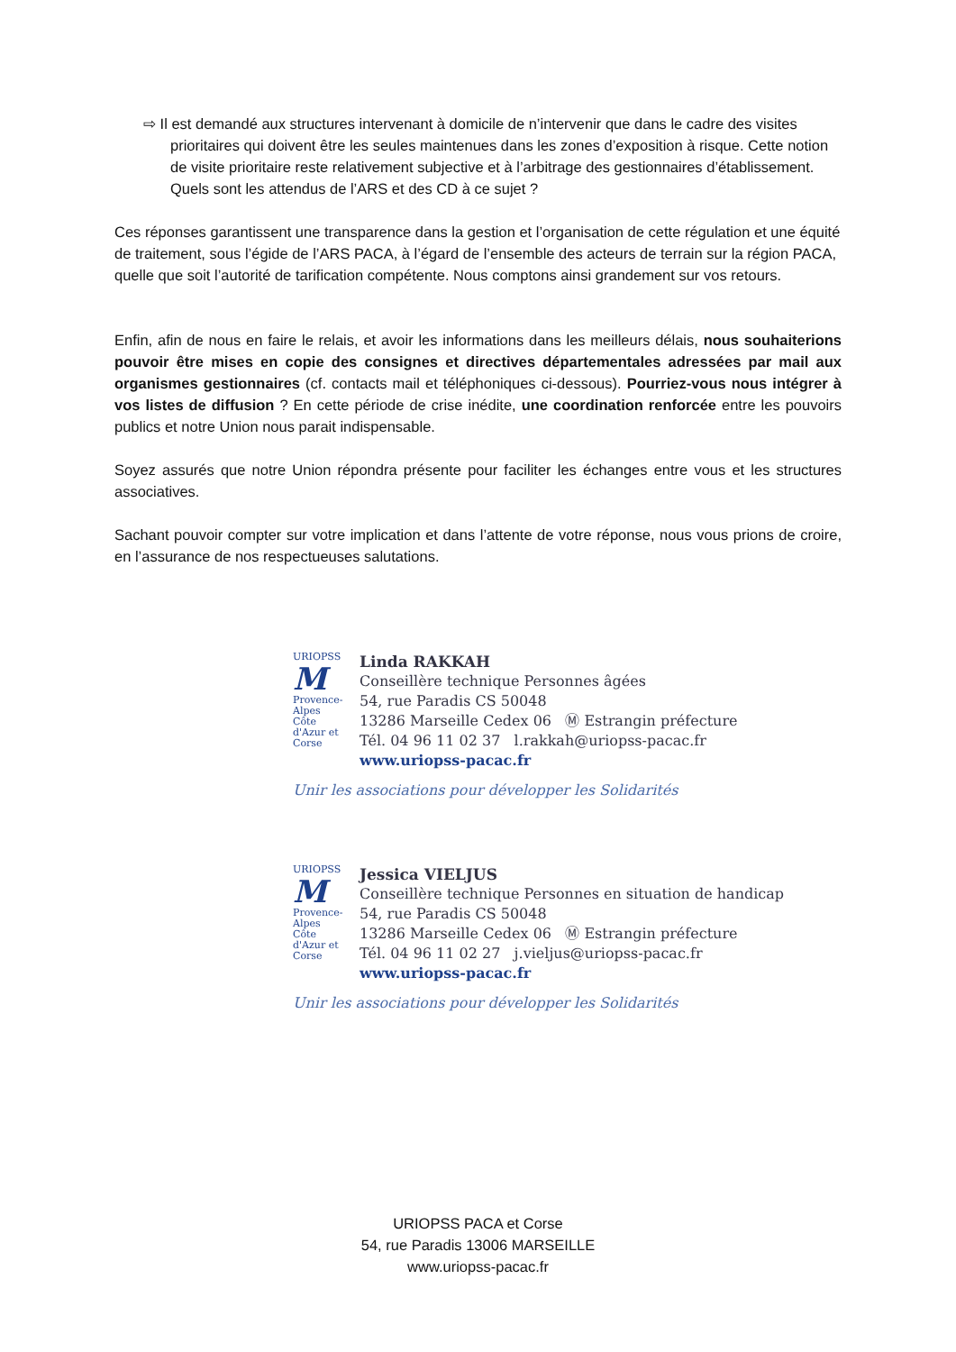⇨ Il est demandé aux structures intervenant à domicile de n’intervenir que dans le cadre des visites prioritaires qui doivent être les seules maintenues dans les zones d’exposition à risque. Cette notion de visite prioritaire reste relativement subjective et à l’arbitrage des gestionnaires d’établissement. Quels sont les attendus de l’ARS et des CD à ce sujet ?
Ces réponses garantissent une transparence dans la gestion et l’organisation de cette régulation et une équité de traitement, sous l’égide de l’ARS PACA, à l’égard de l’ensemble des acteurs de terrain sur la région PACA, quelle que soit l’autorité de tarification compétente. Nous comptons ainsi grandement sur vos retours.
Enfin, afin de nous en faire le relais, et avoir les informations dans les meilleurs délais, nous souhaiterions pouvoir être mises en copie des consignes et directives départementales adressées par mail aux organismes gestionnaires (cf. contacts mail et téléphoniques ci-dessous). Pourriez-vous nous intégrer à vos listes de diffusion ? En cette période de crise inédite, une coordination renforcée entre les pouvoirs publics et notre Union nous parait indispensable.
Soyez assurés que notre Union répondra présente pour faciliter les échanges entre vous et les structures associatives.
Sachant pouvoir compter sur votre implication et dans l’attente de votre réponse, nous vous prions de croire, en l’assurance de nos respectueuses salutations.
URIOPSS
M
Provence-Alpes Côte d'Azur et Corse
Linda RAKKAH
Conseillère technique Personnes âgées
54, rue Paradis CS 50048
13286 Marseille Cedex 06 Ⓜ Estrangin préfecture
Tél. 04 96 11 02 37 l.rakkah@uriopss-pacac.fr
www.uriopss-pacac.fr
Unir les associations pour développer les Solidarités
URIOPSS
M
Provence-Alpes Côte d'Azur et Corse
Jessica VIELJUS
Conseillère technique Personnes en situation de handicap
54, rue Paradis CS 50048
13286 Marseille Cedex 06 Ⓜ Estrangin préfecture
Tél. 04 96 11 02 27 j.vieljus@uriopss-pacac.fr
www.uriopss-pacac.fr
Unir les associations pour développer les Solidarités
URIOPSS PACA et Corse
54, rue Paradis 13006 MARSEILLE
www.uriopss-pacac.fr